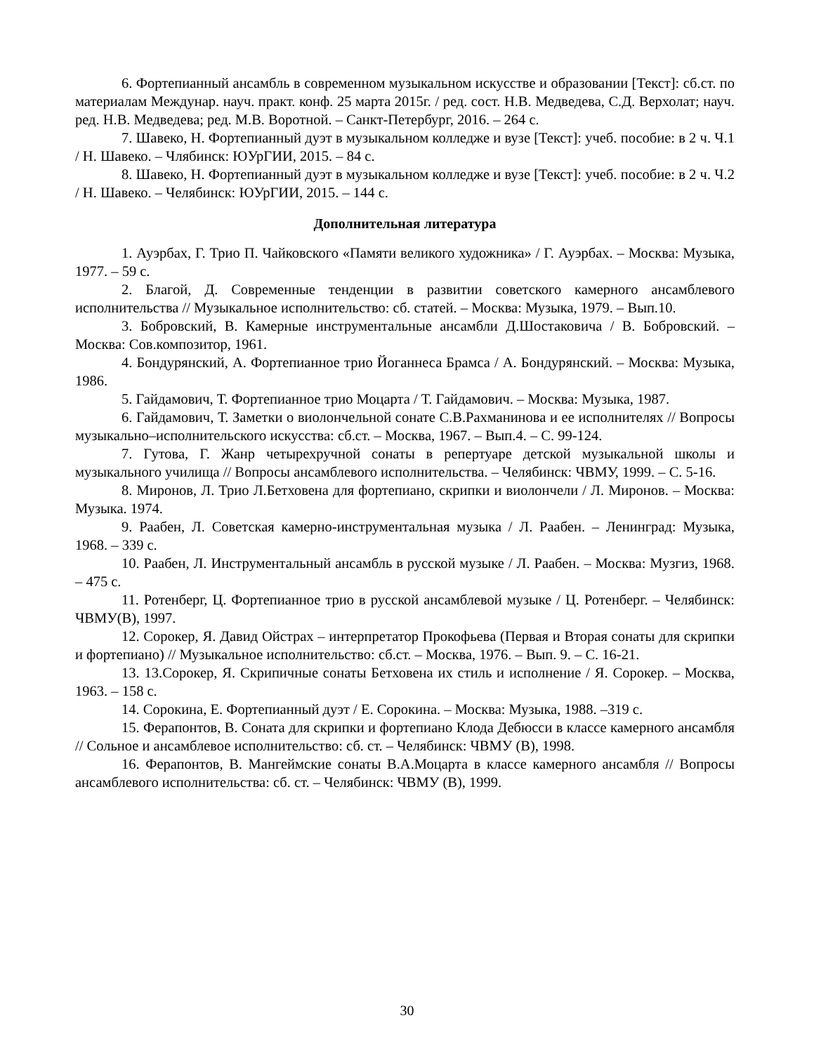6. Фортепианный ансамбль в современном музыкальном искусстве и образовании [Текст]: сб.ст. по материалам Междунар. науч. практ. конф. 25 марта 2015г. / ред. сост. Н.В. Медведева, С.Д. Верхолат; науч. ред. Н.В. Медведева; ред. М.В. Воротной. – Санкт-Петербург, 2016. – 264 с.
7. Шавеко, Н. Фортепианный дуэт в музыкальном колледже и вузе [Текст]: учеб. пособие: в 2 ч. Ч.1 / Н. Шавеко. – Члябинск: ЮУрГИИ, 2015. – 84 с.
8. Шавеко, Н. Фортепианный дуэт в музыкальном колледже и вузе [Текст]: учеб. пособие: в 2 ч. Ч.2 / Н. Шавеко. – Челябинск: ЮУрГИИ, 2015. – 144 с.
Дополнительная литература
1. Ауэрбах, Г. Трио П. Чайковского «Памяти великого художника» / Г. Ауэрбах. – Москва: Музыка, 1977. – 59 с.
2. Благой, Д. Современные тенденции в развитии советского камерного ансамблевого исполнительства // Музыкальное исполнительство: сб. статей. – Москва: Музыка, 1979. – Вып.10.
3. Бобровский, В. Камерные инструментальные ансамбли Д.Шостаковича / В. Бобровский. – Москва: Сов.композитор, 1961.
4. Бондурянский, А. Фортепианное трио Йоганнеса Брамса / А. Бондурянский. – Москва: Музыка, 1986.
5. Гайдамович, Т. Фортепианное трио Моцарта / Т. Гайдамович. – Москва: Музыка, 1987.
6. Гайдамович, Т. Заметки о виолончельной сонате С.В.Рахманинова и ее исполнителях // Вопросы музыкально–исполнительского искусства: сб.ст. – Москва, 1967. – Вып.4. – С. 99-124.
7. Гутова, Г. Жанр четырехручной сонаты в репертуаре детской музыкальной школы и музыкального училища // Вопросы ансамблевого исполнительства. – Челябинск: ЧВМУ, 1999. – С. 5-16.
8. Миронов, Л. Трио Л.Бетховена для фортепиано, скрипки и виолончели / Л. Миронов. – Москва: Музыка. 1974.
9. Раабен, Л. Советская камерно-инструментальная музыка / Л. Раабен. – Ленинград: Музыка, 1968. – 339 с.
10. Раабен, Л. Инструментальный ансамбль в русской музыке / Л. Раабен. – Москва: Музгиз, 1968. – 475 с.
11. Ротенберг, Ц. Фортепианное трио в русской ансамблевой музыке / Ц. Ротенберг. – Челябинск: ЧВМУ(В), 1997.
12. Сорокер, Я. Давид Ойстрах – интерпретатор Прокофьева (Первая и Вторая сонаты для скрипки и фортепиано) // Музыкальное исполнительство: сб.ст. – Москва, 1976. – Вып. 9. – С. 16-21.
13. 13.Сорокер, Я. Скрипичные сонаты Бетховена их стиль и исполнение / Я. Сорокер. – Москва, 1963. – 158 с.
14. Сорокина, Е. Фортепианный дуэт / Е. Сорокина. – Москва: Музыка, 1988. –319 с.
15. Ферапонтов, В. Соната для скрипки и фортепиано Клода Дебюсси в классе камерного ансамбля // Сольное и ансамблевое исполнительство: сб. ст. – Челябинск: ЧВМУ (В), 1998.
16. Ферапонтов, В. Мангеймские сонаты В.А.Моцарта в классе камерного ансамбля // Вопросы ансамблевого исполнительства: сб. ст. – Челябинск: ЧВМУ (В), 1999.
30